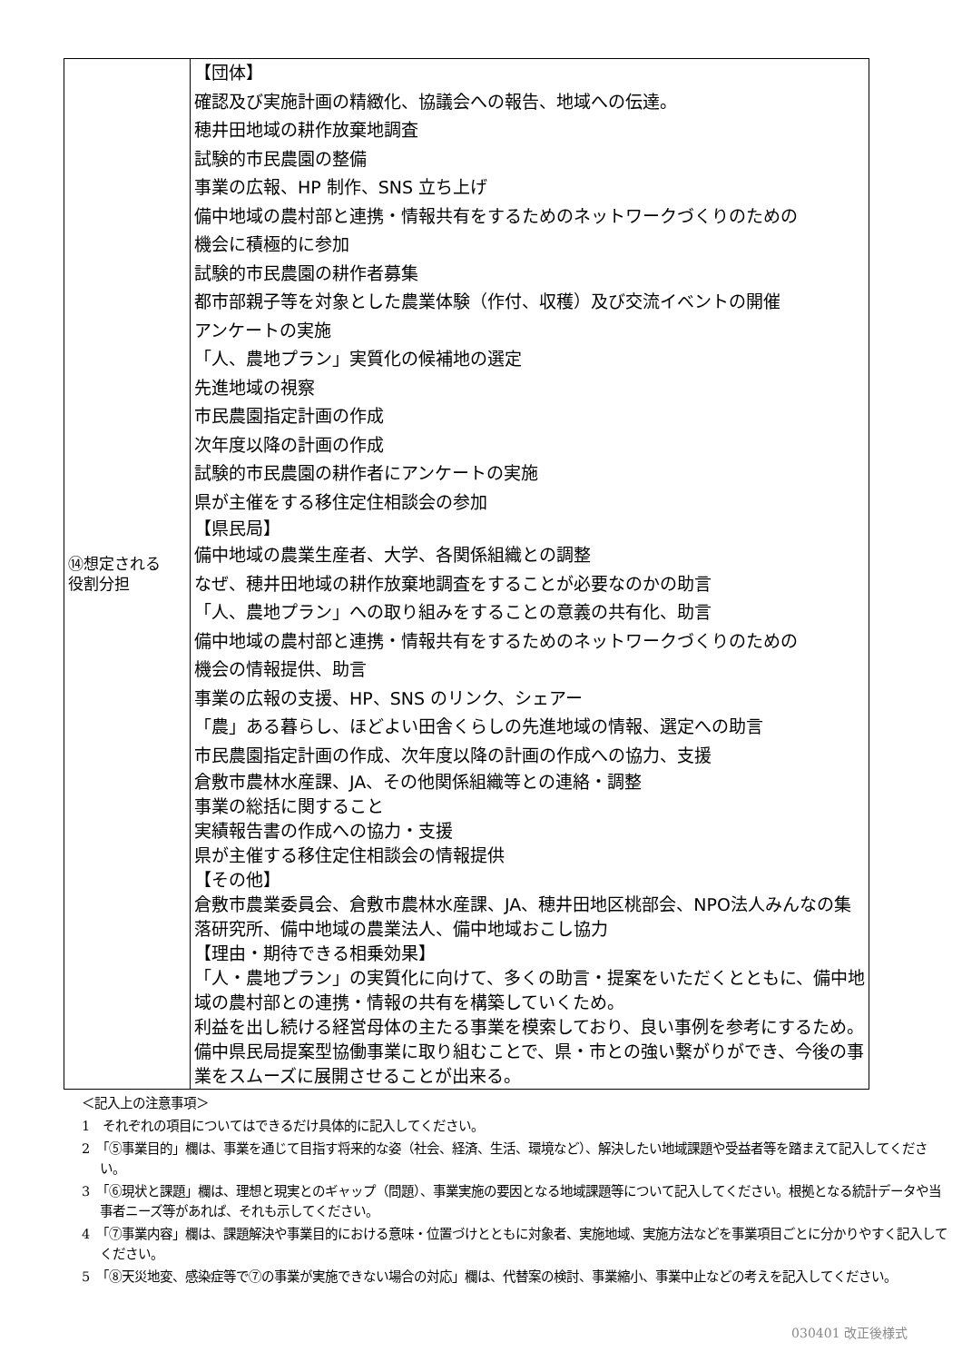| ⑭想定される 役割分担 | 【団体】 確認及び実施計画の精緻化、協議会への報告、地域への伝達。 穂井田地域の耕作放棄地調査 試験的市民農園の整備 事業の広報、HP 制作、SNS 立ち上げ 備中地域の農村部と連携・情報共有をするためのネットワークづくりのための 機会に積極的に参加 試験的市民農園の耕作者募集 都市部親子等を対象とした農業体験（作付、収穫）及び交流イベントの開催 アンケートの実施 「人、農地プラン」実質化の候補地の選定 先進地域の視察 市民農園指定計画の作成 次年度以降の計画の作成 試験的市民農園の耕作者にアンケートの実施 県が主催をする移住定住相談会の参加 【県民局】 備中地域の農業生産者、大学、各関係組織との調整 なぜ、穂井田地域の耕作放棄地調査をすることが必要なのかの助言 「人、農地プラン」への取り組みをすることの意義の共有化、助言 備中地域の農村部と連携・情報共有をするためのネットワークづくりのための 機会の情報提供、助言 事業の広報の支援、HP、SNS のリンク、シェアー 「農」ある暮らし、ほどよい田舎くらしの先進地域の情報、選定への助言 市民農園指定計画の作成、次年度以降の計画の作成への協力、支援 倉敷市農林水産課、JA、その他関係組織等との連絡・調整 事業の総括に関すること 実績報告書の作成への協力・支援 県が主催する移住定住相談会の情報提供 【その他】 倉敷市農業委員会、倉敷市農林水産課、JA、穂井田地区桃部会、NPO法人みんなの集落研究所、備中地域の農業法人、備中地域おこし協力 【理由・期待できる相乗効果】 「人・農地プラン」の実質化に向けて、多くの助言・提案をいただくとともに、備中地域の農村部との連携・情報の共有を構築していくため。 利益を出し続ける経営母体の主たる事業を模索しており、良い事例を参考にするため。 備中県民局提案型協働事業に取り組むことで、県・市との強い繋がりができ、今後の事業をスムーズに展開させることが出来る。 |
＜記入上の注意事項＞
1　それぞれの項目についてはできるだけ具体的に記入してください。
2　「⑤事業目的」欄は、事業を通じて目指す将来的な姿（社会、経済、生活、環境など）、解決したい地域課題や受益者等を踏まえて記入してください。
3　「⑥現状と課題」欄は、理想と現実とのギャップ（問題）、事業実施の要因となる地域課題等について記入してください。根拠となる統計データや当事者ニーズ等があれば、それも示してください。
4　「⑦事業内容」欄は、課題解決や事業目的における意味・位置づけとともに対象者、実施地域、実施方法などを事業項目ごとに分かりやすく記入してください。
5　「⑧天災地変、感染症等で⑦の事業が実施できない場合の対応」欄は、代替案の検討、事業縮小、事業中止などの考えを記入してください。
030401 改正後様式